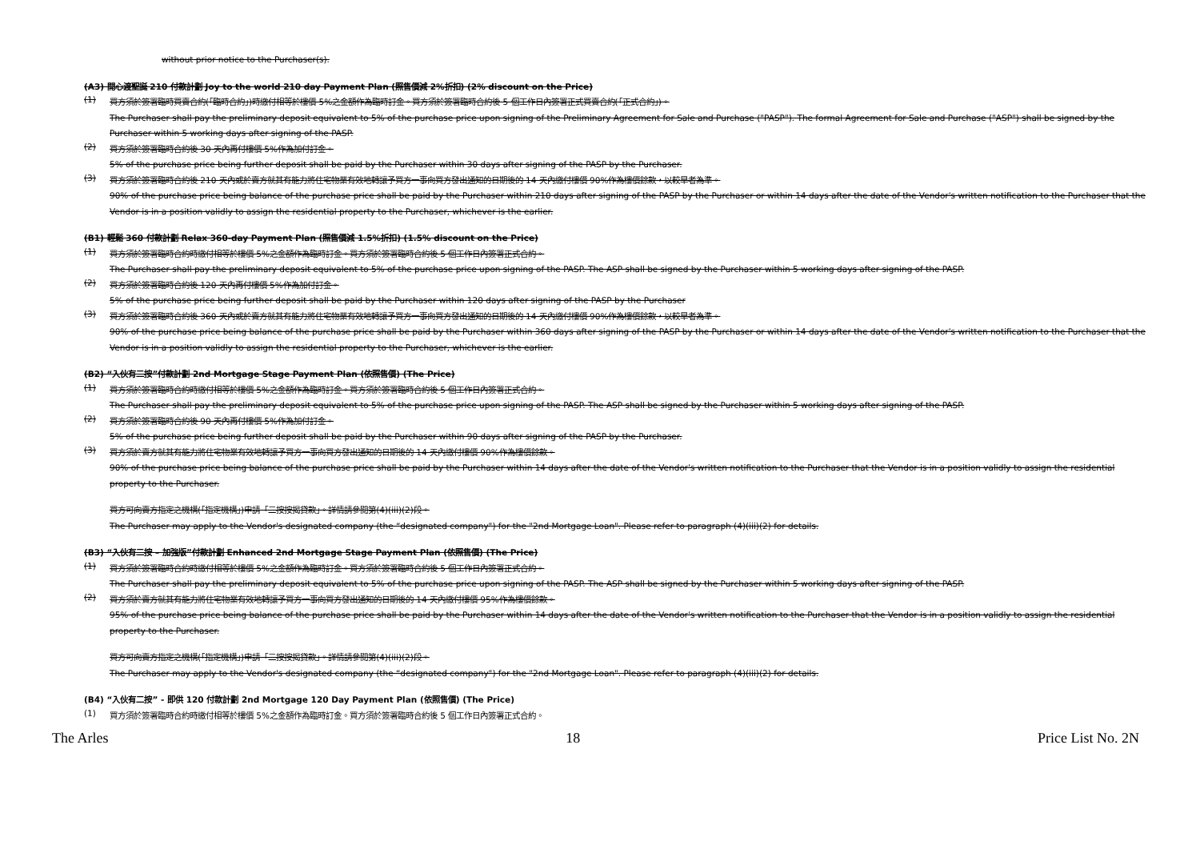without prior notice to the Purchaser(s).
(A3) 開心渡聖誕 210 付款計劃 Joy to the world 210 day Payment Plan (照售價減 2%折扣) (2% discount on the Price)
(1)
買方須於簽署臨時買賣合約(「臨時合約」)時繳付相等於樓價 5%之金額作為臨時訂金。買方須於簽署臨時合約後 5 個工作日內簽署正式買賣合約(「正式合約」)。
The Purchaser shall pay the preliminary deposit equivalent to 5% of the purchase price upon signing of the Preliminary Agreement for Sale and Purchase ("PASP"). The formal Agreement for Sale and Purchase ("ASP") shall be signed by the Purchaser within 5 working days after signing of the PASP.
(2)
買方須於簽署臨時合約後 30 天內再付樓價 5%作為加付訂金。
5% of the purchase price being further deposit shall be paid by the Purchaser within 30 days after signing of the PASP by the Purchaser.
(3)
買方須於簽署臨時合約後 210 天內或於賣方就其有能力將住宅物業有效地轉讓予買方一事向買方發出通知的日期後的 14 天內繳付樓價 90%作為樓價餘款，以較早者為準。
90% of the purchase price being balance of the purchase price shall be paid by the Purchaser within 210 days after signing of the PASP by the Purchaser or within 14 days after the date of the Vendor's written notification to the Purchaser that the Vendor is in a position validly to assign the residential property to the Purchaser, whichever is the earlier.
(B1) 輕鬆 360 付款計劃 Relax 360-day Payment Plan (照售價減 1.5%折扣) (1.5% discount on the Price)
(1)
買方須於簽署臨時合約時繳付相等於樓價 5%之金額作為臨時訂金。買方須於簽署臨時合約後 5 個工作日內簽署正式合約。
The Purchaser shall pay the preliminary deposit equivalent to 5% of the purchase price upon signing of the PASP. The ASP shall be signed by the Purchaser within 5 working days after signing of the PASP.
(2)
買方須於簽署臨時合約後 120 天內再付樓價 5%作為加付訂金。
5% of the purchase price being further deposit shall be paid by the Purchaser within 120 days after signing of the PASP by the Purchaser
(3)
買方須於簽署臨時合約後 360 天內或於賣方就其有能力將住宅物業有效地轉讓予買方一事向買方發出通知的日期後的 14 天內繳付樓價 90%作為樓價餘款，以較早者為準。
90% of the purchase price being balance of the purchase price shall be paid by the Purchaser within 360 days after signing of the PASP by the Purchaser or within 14 days after the date of the Vendor's written notification to the Purchaser that the Vendor is in a position validly to assign the residential property to the Purchaser, whichever is the earlier.
(B2) “入伙有二按”付款計劃 2nd Mortgage Stage Payment Plan (依照售價) (The Price)
(1)
買方須於簽署臨時合約時繳付相等於樓價 5%之金額作為臨時訂金。買方須於簽署臨時合約後 5 個工作日內簽署正式合約。
The Purchaser shall pay the preliminary deposit equivalent to 5% of the purchase price upon signing of the PASP. The ASP shall be signed by the Purchaser within 5 working days after signing of the PASP.
(2)
買方須於簽署臨時合約後 90 天內再付樓價 5%作為加付訂金。
5% of the purchase price being further deposit shall be paid by the Purchaser within 90 days after signing of the PASP by the Purchaser.
(3)
買方須於賣方就其有能力將住宅物業有效地轉讓予買方一事向買方發出通知的日期後的 14 天內繳付樓價 90%作為樓價餘款。
90% of the purchase price being balance of the purchase price shall be paid by the Purchaser within 14 days after the date of the Vendor's written notification to the Purchaser that the Vendor is in a position validly to assign the residential property to the Purchaser.
買方可向賣方指定之機構(「指定機構」)申請「二按按揭貸款」。詳情請參閱第(4)(iii)(2)段。
The Purchaser may apply to the Vendor's designated company (the “designated company") for the "2nd Mortgage Loan". Please refer to paragraph (4)(iii)(2) for details.
(B3) “入伙有二按 – 加強版”付款計劃 Enhanced 2nd Mortgage Stage Payment Plan (依照售價) (The Price)
(1)
買方須於簽署臨時合約時繳付相等於樓價 5%之金額作為臨時訂金。買方須於簽署臨時合約後 5 個工作日內簽署正式合約。
The Purchaser shall pay the preliminary deposit equivalent to 5% of the purchase price upon signing of the PASP. The ASP shall be signed by the Purchaser within 5 working days after signing of the PASP.
(2)
買方須於賣方就其有能力將住宅物業有效地轉讓予買方一事向買方發出通知的日期後的 14 天內繳付樓價 95%作為樓價餘款。
95% of the purchase price being balance of the purchase price shall be paid by the Purchaser within 14 days after the date of the Vendor's written notification to the Purchaser that the Vendor is in a position validly to assign the residential property to the Purchaser.
買方可向賣方指定之機構(「指定機構」)申請「二按按揭貸款」。詳情請參閱第(4)(iii)(2)段。
The Purchaser may apply to the Vendor's designated company (the “designated company") for the "2nd Mortgage Loan". Please refer to paragraph (4)(iii)(2) for details.
(B4) “入伙有二按” - 即供 120 付款計劃 2nd Mortgage 120 Day Payment Plan (依照售價) (The Price)
(1)
買方須於簽署臨時合約時繳付相等於樓價 5%之金額作為臨時訂金。買方須於簽署臨時合約後 5 個工作日內簽署正式合約。
The Arles 18 Price List No. 2N